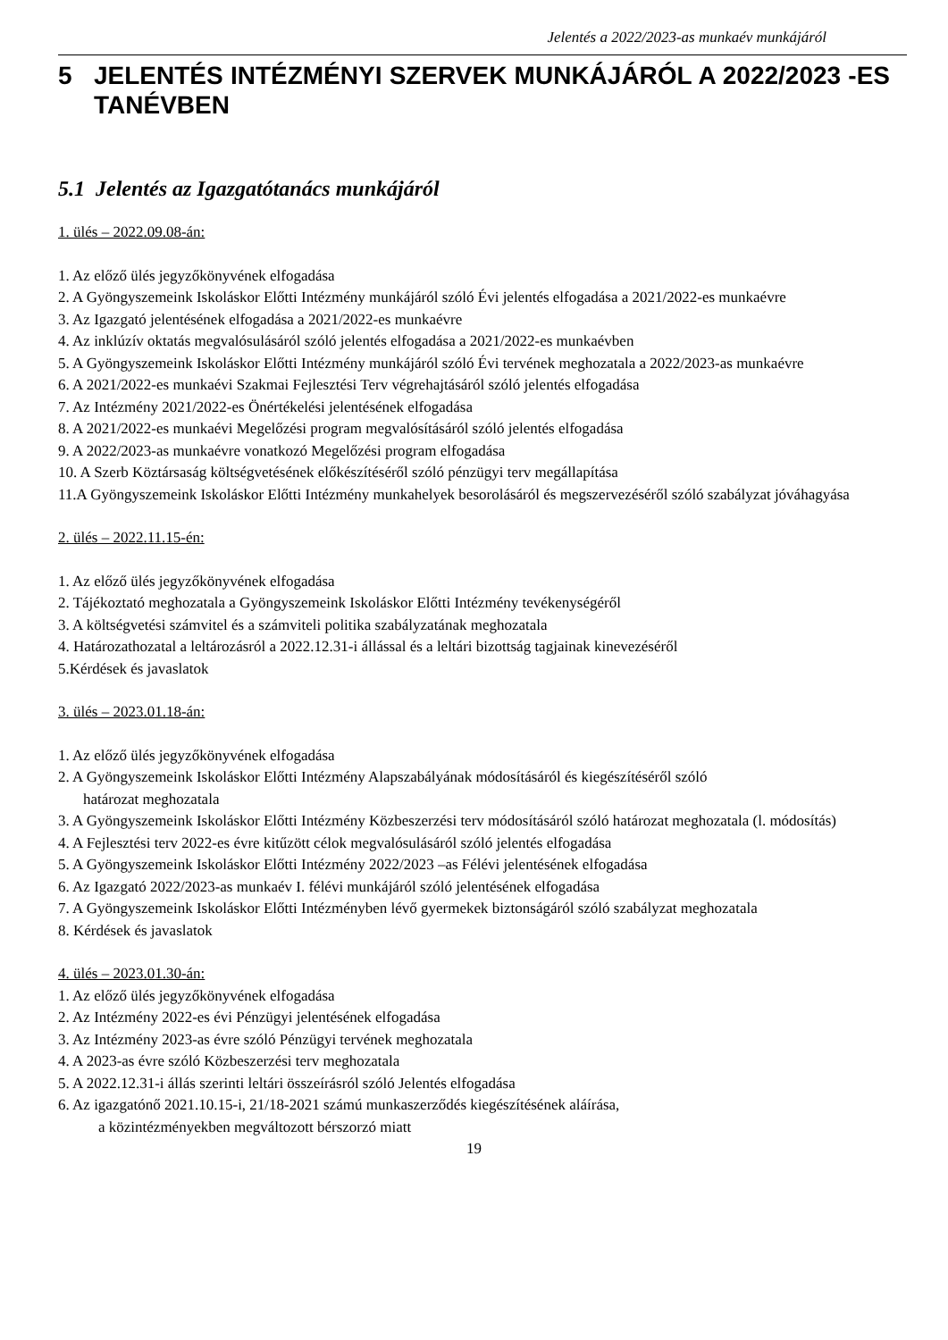Jelentés a 2022/2023-as munkaév munkájáról
5 JELENTÉS INTÉZMÉNYI SZERVEK MUNKÁJÁRÓL A 2022/2023 -ES TANÉVBEN
5.1 Jelentés az Igazgatótanács munkájáról
1. ülés – 2022.09.08-án:
1. Az előző ülés jegyzőkönyvének elfogadása
2. A Gyöngyszemeink Iskoláskor Előtti Intézmény munkájáról szóló Évi jelentés elfogadása a 2021/2022-es munkaévre
3. Az Igazgató jelentésének elfogadása a 2021/2022-es munkaévre
4. Az inklúzív oktatás megvalósulásáról szóló jelentés elfogadása a 2021/2022-es munkaévben
5. A Gyöngyszemeink Iskoláskor Előtti Intézmény munkájáról szóló Évi tervének meghozatala a 2022/2023-as munkaévre
6. A 2021/2022-es munkaévi Szakmai Fejlesztési Terv végrehajtásáról szóló jelentés elfogadása
7. Az Intézmény 2021/2022-es Önértékelési jelentésének elfogadása
8. A 2021/2022-es munkaévi Megelőzési program megvalósításáról szóló jelentés elfogadása
9. A 2022/2023-as munkaévre vonatkozó Megelőzési program elfogadása
10. A Szerb Köztársaság költségvetésének előkészítéséről szóló pénzügyi terv megállapítása
11.A Gyöngyszemeink Iskoláskor Előtti Intézmény munkahelyek besorolásáról és megszervezéséről szóló szabályzat jóváhagyása
2. ülés – 2022.11.15-én:
1. Az előző ülés jegyzőkönyvének elfogadása
2. Tájékoztató meghozatala a Gyöngyszemeink Iskoláskor Előtti Intézmény tevékenységéről
3. A költségvetési számvitel és a számviteli politika szabályzatának meghozatala
4. Határozathozatal a leltározásról a 2022.12.31-i állással és a leltári bizottság tagjainak kinevezéséről
5.Kérdések és javaslatok
3. ülés – 2023.01.18-án:
1. Az előző ülés jegyzőkönyvének elfogadása
2. A Gyöngyszemeink Iskoláskor Előtti Intézmény Alapszabályának módosításáról és kiegészítéséről szóló
határozat meghozatala
3. A Gyöngyszemeink Iskoláskor Előtti Intézmény Közbeszerzési terv módosításáról szóló határozat meghozatala (l. módosítás)
4. A Fejlesztési terv 2022-es évre kitűzött célok megvalósulásáról szóló jelentés elfogadása
5. A Gyöngyszemeink Iskoláskor Előtti Intézmény 2022/2023 –as Félévi jelentésének elfogadása
6. Az Igazgató 2022/2023-as munkaév I. félévi munkájáról szóló jelentésének elfogadása
7. A Gyöngyszemeink Iskoláskor Előtti Intézményben lévő gyermekek biztonságáról szóló szabályzat meghozatala
8. Kérdések és javaslatok
4. ülés – 2023.01.30-án:
1. Az előző ülés jegyzőkönyvének elfogadása
2. Az Intézmény 2022-es évi Pénzügyi jelentésének elfogadása
3. Az Intézmény 2023-as évre szóló Pénzügyi tervének meghozatala
4. A 2023-as évre szóló Közbeszerzési terv meghozatala
5. A 2022.12.31-i állás szerinti leltári összeírásról szóló Jelentés elfogadása
6. Az igazgatónő 2021.10.15-i, 21/18-2021 számú munkaszerződés kiegészítésének aláírása,
a közintézményekben megváltozott bérszorzó miatt
19